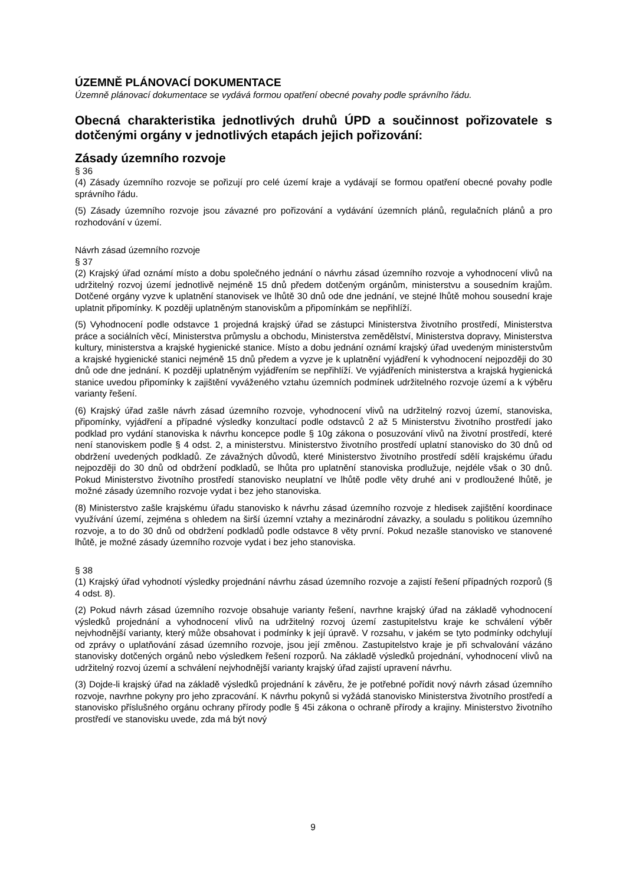ÚZEMNĚ PLÁNOVACÍ DOKUMENTACE
Územně plánovací dokumentace se vydává formou opatření obecné povahy podle správního řádu.
Obecná charakteristika jednotlivých druhů ÚPD a součinnost pořizovatele s dotčenými orgány v jednotlivých etapách jejich pořizování:
Zásady územního rozvoje
§ 36
(4) Zásady územního rozvoje se pořizují pro celé území kraje a vydávají se formou opatření obecné povahy podle správního řádu.
(5) Zásady územního rozvoje jsou závazné pro pořizování a vydávání územních plánů, regulačních plánů a pro rozhodování v území.
Návrh zásad územního rozvoje
§ 37
(2) Krajský úřad oznámí místo a dobu společného jednání o návrhu zásad územního rozvoje a vyhodnocení vlivů na udržitelný rozvoj území jednotlivě nejméně 15 dnů předem dotčeným orgánům, ministerstvu a sousedním krajům. Dotčené orgány vyzve k uplatnění stanovisek ve lhůtě 30 dnů ode dne jednání, ve stejné lhůtě mohou sousední kraje uplatnit připomínky. K později uplatněným stanoviskům a připomínkám se nepřihlíží.
(5) Vyhodnocení podle odstavce 1 projedná krajský úřad se zástupci Ministerstva životního prostředí, Ministerstva práce a sociálních věcí, Ministerstva průmyslu a obchodu, Ministerstva zemědělství, Ministerstva dopravy, Ministerstva kultury, ministerstva a krajské hygienické stanice. Místo a dobu jednání oznámí krajský úřad uvedeným ministerstvům a krajské hygienické stanici nejméně 15 dnů předem a vyzve je k uplatnění vyjádření k vyhodnocení nejpozději do 30 dnů ode dne jednání. K později uplatněným vyjádřením se nepřihlíží. Ve vyjádřeních ministerstva a krajská hygienická stanice uvedou připomínky k zajištění vyváženého vztahu územních podmínek udržitelného rozvoje území a k výběru varianty řešení.
(6) Krajský úřad zašle návrh zásad územního rozvoje, vyhodnocení vlivů na udržitelný rozvoj území, stanoviska, připomínky, vyjádření a případné výsledky konzultací podle odstavců 2 až 5 Ministerstvu životního prostředí jako podklad pro vydání stanoviska k návrhu koncepce podle § 10g zákona o posuzování vlivů na životní prostředí, které není stanoviskem podle § 4 odst. 2, a ministerstvu. Ministerstvo životního prostředí uplatní stanovisko do 30 dnů od obdržení uvedených podkladů. Ze závažných důvodů, které Ministerstvo životního prostředí sdělí krajskému úřadu nejpozději do 30 dnů od obdržení podkladů, se lhůta pro uplatnění stanoviska prodlužuje, nejdéle však o 30 dnů. Pokud Ministerstvo životního prostředí stanovisko neuplatní ve lhůtě podle věty druhé ani v prodloužené lhůtě, je možné zásady územního rozvoje vydat i bez jeho stanoviska.
(8) Ministerstvo zašle krajskému úřadu stanovisko k návrhu zásad územního rozvoje z hledisek zajištění koordinace využívání území, zejména s ohledem na širší územní vztahy a mezinárodní závazky, a souladu s politikou územního rozvoje, a to do 30 dnů od obdržení podkladů podle odstavce 8 věty první. Pokud nezašle stanovisko ve stanovené lhůtě, je možné zásady územního rozvoje vydat i bez jeho stanoviska.
§ 38
(1) Krajský úřad vyhodnotí výsledky projednání návrhu zásad územního rozvoje a zajistí řešení případných rozporů (§ 4 odst. 8).
(2) Pokud návrh zásad územního rozvoje obsahuje varianty řešení, navrhne krajský úřad na základě vyhodnocení výsledků projednání a vyhodnocení vlivů na udržitelný rozvoj území zastupitelstvu kraje ke schválení výběr nejvhodnější varianty, který může obsahovat i podmínky k její úpravě. V rozsahu, v jakém se tyto podmínky odchylují od zprávy o uplatňování zásad územního rozvoje, jsou její změnou. Zastupitelstvo kraje je při schvalování vázáno stanovisky dotčených orgánů nebo výsledkem řešení rozporů. Na základě výsledků projednání, vyhodnocení vlivů na udržitelný rozvoj území a schválení nejvhodnější varianty krajský úřad zajistí upravení návrhu.
(3) Dojde-li krajský úřad na základě výsledků projednání k závěru, že je potřebné pořídit nový návrh zásad územního rozvoje, navrhne pokyny pro jeho zpracování. K návrhu pokynů si vyžádá stanovisko Ministerstva životního prostředí a stanovisko příslušného orgánu ochrany přírody podle § 45i zákona o ochraně přírody a krajiny. Ministerstvo životního prostředí ve stanovisku uvede, zda má být nový
9